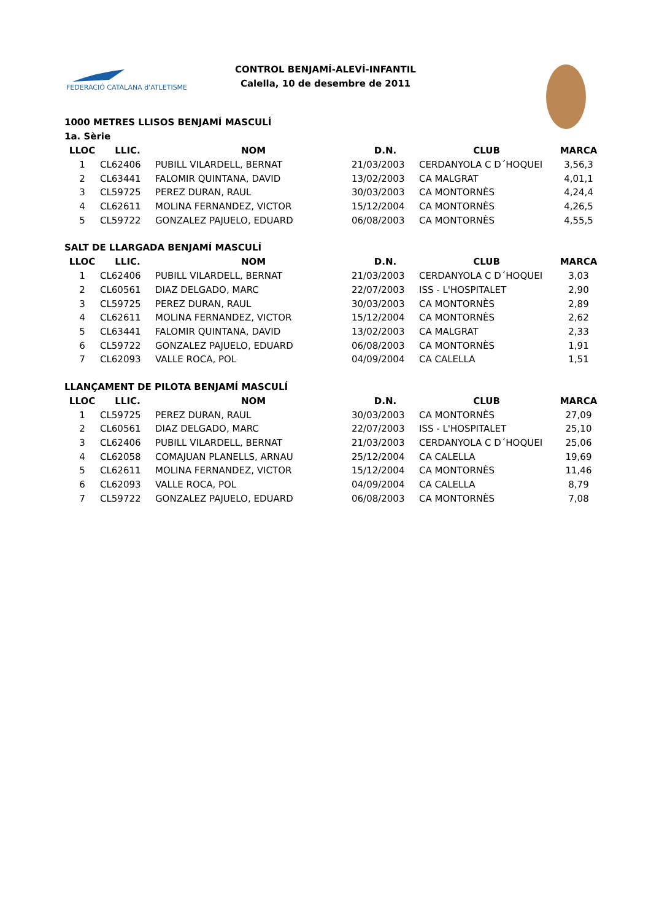FEDERACIÓ CATALANA d'ATLETISME
CONTROL BENJAMÍ-ALEVÍ-INFANTIL
Calella, 10 de desembre de 2011
1000 METRES LLISOS BENJAMÍ MASCULÍ
1a. Sèrie
| LLOC | LLIC. | NOM | D.N. | CLUB | MARCA |
| --- | --- | --- | --- | --- | --- |
| 1 | CL62406 | PUBILL VILARDELL, BERNAT | 21/03/2003 | CERDANYOLA C D´HOQUEI | 3,56,3 |
| 2 | CL63441 | FALOMIR QUINTANA, DAVID | 13/02/2003 | CA MALGRAT | 4,01,1 |
| 3 | CL59725 | PEREZ DURAN, RAUL | 30/03/2003 | CA MONTORNÈS | 4,24,4 |
| 4 | CL62611 | MOLINA FERNANDEZ, VICTOR | 15/12/2004 | CA MONTORNÈS | 4,26,5 |
| 5 | CL59722 | GONZALEZ PAJUELO, EDUARD | 06/08/2003 | CA MONTORNÈS | 4,55,5 |
SALT DE LLARGADA BENJAMÍ MASCULÍ
| LLOC | LLIC. | NOM | D.N. | CLUB | MARCA |
| --- | --- | --- | --- | --- | --- |
| 1 | CL62406 | PUBILL VILARDELL, BERNAT | 21/03/2003 | CERDANYOLA C D´HOQUEI | 3,03 |
| 2 | CL60561 | DIAZ DELGADO, MARC | 22/07/2003 | ISS - L'HOSPITALET | 2,90 |
| 3 | CL59725 | PEREZ DURAN, RAUL | 30/03/2003 | CA MONTORNÈS | 2,89 |
| 4 | CL62611 | MOLINA FERNANDEZ, VICTOR | 15/12/2004 | CA MONTORNÈS | 2,62 |
| 5 | CL63441 | FALOMIR QUINTANA, DAVID | 13/02/2003 | CA MALGRAT | 2,33 |
| 6 | CL59722 | GONZALEZ PAJUELO, EDUARD | 06/08/2003 | CA MONTORNÈS | 1,91 |
| 7 | CL62093 | VALLE ROCA, POL | 04/09/2004 | CA CALELLA | 1,51 |
LLANÇAMENT DE PILOTA BENJAMÍ MASCULÍ
| LLOC | LLIC. | NOM | D.N. | CLUB | MARCA |
| --- | --- | --- | --- | --- | --- |
| 1 | CL59725 | PEREZ DURAN, RAUL | 30/03/2003 | CA MONTORNÈS | 27,09 |
| 2 | CL60561 | DIAZ DELGADO, MARC | 22/07/2003 | ISS - L'HOSPITALET | 25,10 |
| 3 | CL62406 | PUBILL VILARDELL, BERNAT | 21/03/2003 | CERDANYOLA C D´HOQUEI | 25,06 |
| 4 | CL62058 | COMAJUAN PLANELLS, ARNAU | 25/12/2004 | CA CALELLA | 19,69 |
| 5 | CL62611 | MOLINA FERNANDEZ, VICTOR | 15/12/2004 | CA MONTORNÈS | 11,46 |
| 6 | CL62093 | VALLE ROCA, POL | 04/09/2004 | CA CALELLA | 8,79 |
| 7 | CL59722 | GONZALEZ PAJUELO, EDUARD | 06/08/2003 | CA MONTORNÈS | 7,08 |